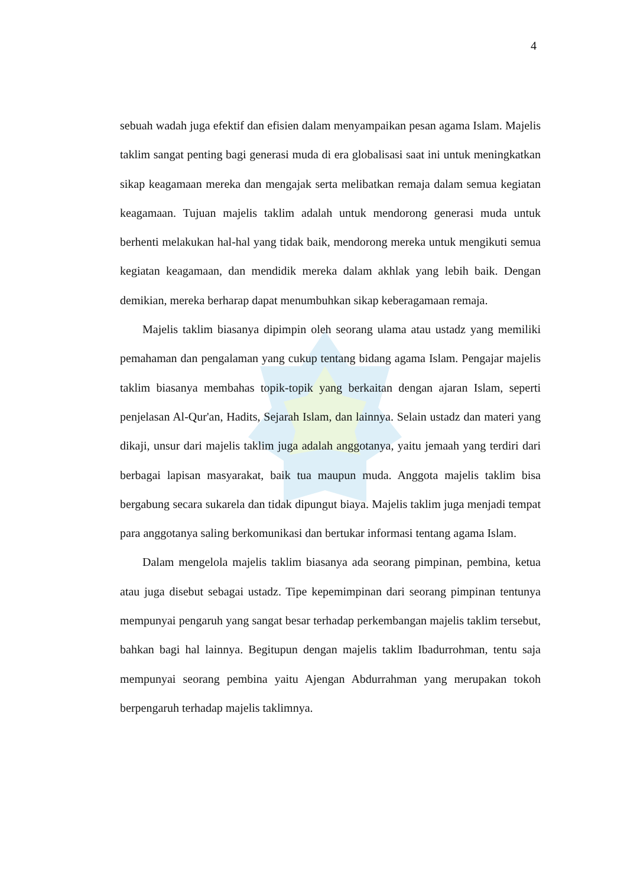4
sebuah wadah juga efektif dan efisien dalam menyampaikan pesan agama Islam. Majelis taklim sangat penting bagi generasi muda di era globalisasi saat ini untuk meningkatkan sikap keagamaan mereka dan mengajak serta melibatkan remaja dalam semua kegiatan keagamaan. Tujuan majelis taklim adalah untuk mendorong generasi muda untuk berhenti melakukan hal-hal yang tidak baik, mendorong mereka untuk mengikuti semua kegiatan keagamaan, dan mendidik mereka dalam akhlak yang lebih baik. Dengan demikian, mereka berharap dapat menumbuhkan sikap keberagamaan remaja.
Majelis taklim biasanya dipimpin oleh seorang ulama atau ustadz yang memiliki pemahaman dan pengalaman yang cukup tentang bidang agama Islam. Pengajar majelis taklim biasanya membahas topik-topik yang berkaitan dengan ajaran Islam, seperti penjelasan Al-Qur'an, Hadits, Sejarah Islam, dan lainnya. Selain ustadz dan materi yang dikaji, unsur dari majelis taklim juga adalah anggotanya, yaitu jemaah yang terdiri dari berbagai lapisan masyarakat, baik tua maupun muda. Anggota majelis taklim bisa bergabung secara sukarela dan tidak dipungut biaya. Majelis taklim juga menjadi tempat para anggotanya saling berkomunikasi dan bertukar informasi tentang agama Islam.
Dalam mengelola majelis taklim biasanya ada seorang pimpinan, pembina, ketua atau juga disebut sebagai ustadz. Tipe kepemimpinan dari seorang pimpinan tentunya mempunyai pengaruh yang sangat besar terhadap perkembangan majelis taklim tersebut, bahkan bagi hal lainnya. Begitupun dengan majelis taklim Ibadurrohman, tentu saja mempunyai seorang pembina yaitu Ajengan Abdurrahman yang merupakan tokoh berpengaruh terhadap majelis taklimnya.